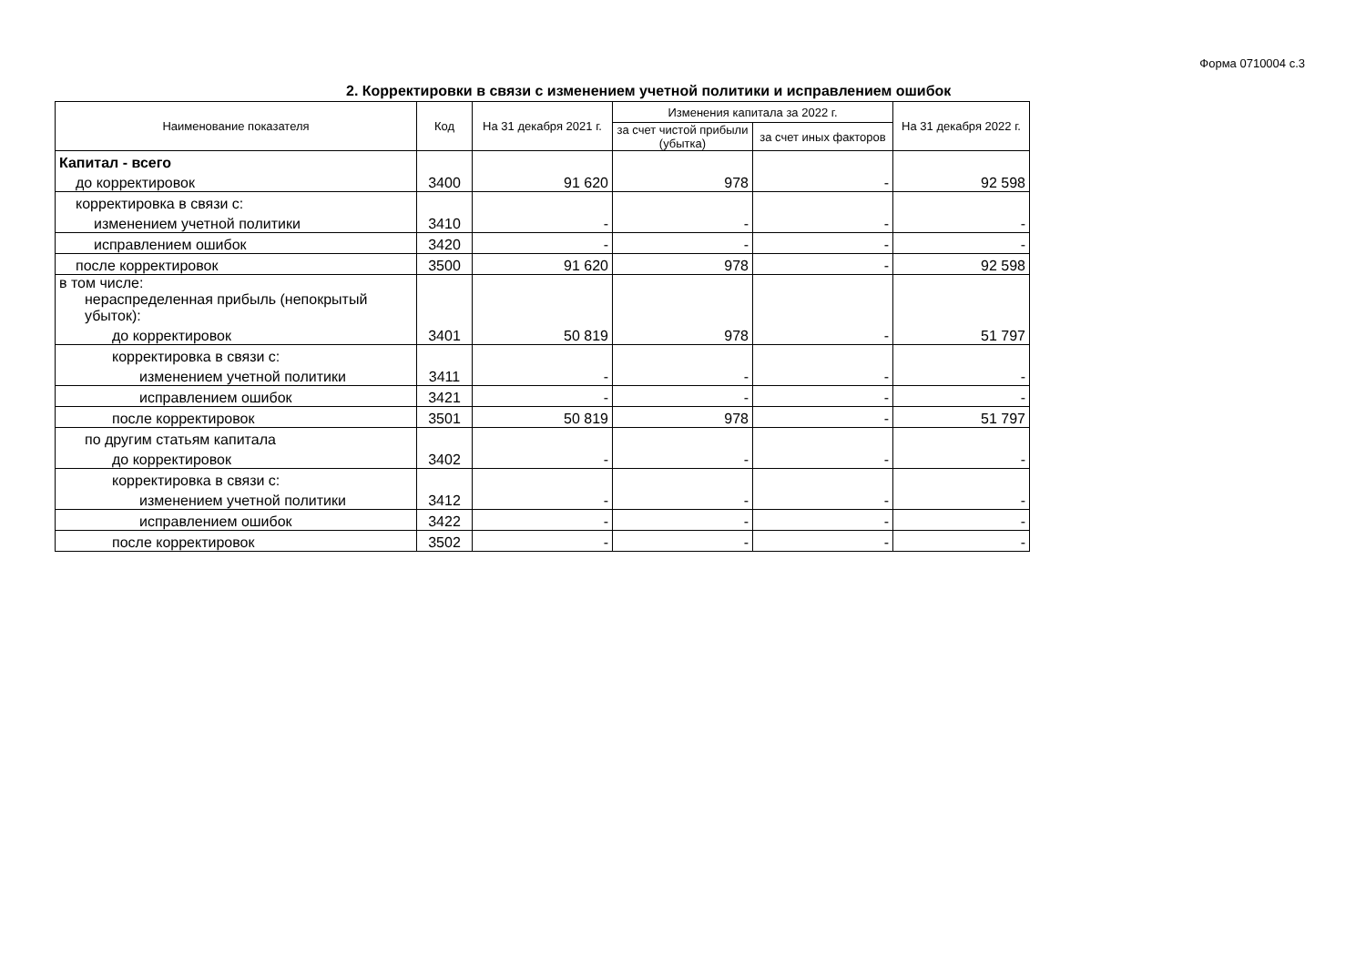Форма 0710004 с.3
2. Корректировки в связи с изменением учетной политики и исправлением ошибок
| Наименование показателя | Код | На 31 декабря 2021 г. | Изменения капитала за 2022 г. | | На 31 декабря 2022 г. |
| --- | --- | --- | --- | --- | --- |
| | | | за счет чистой прибыли (убытка) | за счет иных факторов | |
| Капитал - всего | | | | | |
| до корректировок | 3400 | 91 620 | 978 | - | 92 598 |
| корректировка в связи с: | | | | | |
| изменением учетной политики | 3410 | - | - | - | - |
| исправлением ошибок | 3420 | - | - | - | - |
| после корректировок | 3500 | 91 620 | 978 | - | 92 598 |
| в том числе: нераспределенная прибыль (непокрытый убыток): | | | | | |
| до корректировок | 3401 | 50 819 | 978 | - | 51 797 |
| корректировка в связи с: | | | | | |
| изменением учетной политики | 3411 | - | - | - | - |
| исправлением ошибок | 3421 | - | - | - | - |
| после корректировок | 3501 | 50 819 | 978 | - | 51 797 |
| по другим статьям капитала | | | | | |
| до корректировок | 3402 | - | - | - | - |
| корректировка в связи с: | | | | | |
| изменением учетной политики | 3412 | - | - | - | - |
| исправлением ошибок | 3422 | - | - | - | - |
| после корректировок | 3502 | - | - | - | - |